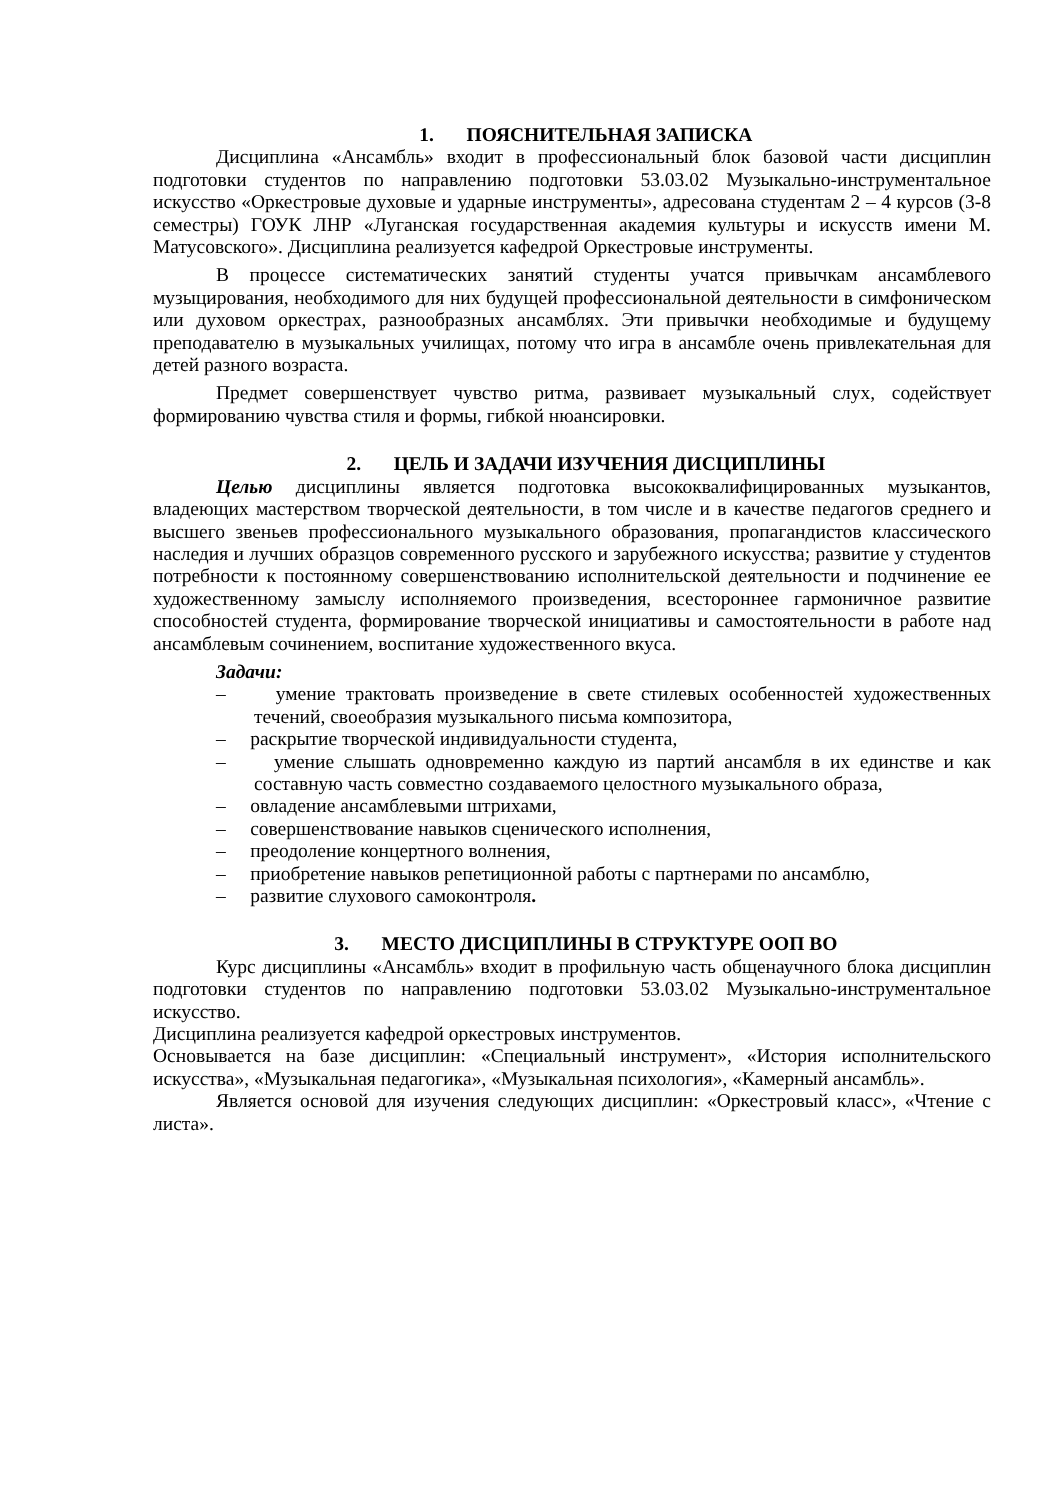1. ПОЯСНИТЕЛЬНАЯ ЗАПИСКА
Дисциплина «Ансамбль» входит в профессиональный блок базовой части дисциплин подготовки студентов по направлению подготовки 53.03.02 Музыкально-инструментальное искусство «Оркестровые духовые и ударные инструменты», адресована студентам 2 – 4 курсов (3-8 семестры) ГОУК ЛНР «Луганская государственная академия культуры и искусств имени М. Матусовского». Дисциплина реализуется кафедрой Оркестровые инструменты.
В процессе систематических занятий студенты учатся привычкам ансамблевого музыцирования, необходимого для них будущей профессиональной деятельности в симфоническом или духовом оркестрах, разнообразных ансамблях. Эти привычки необходимые и будущему преподавателю в музыкальных училищах, потому что игра в ансамбле очень привлекательная для детей разного возраста.
Предмет совершенствует чувство ритма, развивает музыкальный слух, содействует формированию чувства стиля и формы, гибкой нюансировки.
2. ЦЕЛЬ И ЗАДАЧИ ИЗУЧЕНИЯ ДИСЦИПЛИНЫ
Целью дисциплины является подготовка высококвалифицированных музыкантов, владеющих мастерством творческой деятельности, в том числе и в качестве педагогов среднего и высшего звеньев профессионального музыкального образования, пропагандистов классического наследия и лучших образцов современного русского и зарубежного искусства; развитие у студентов потребности к постоянному совершенствованию исполнительской деятельности и подчинение ее художественному замыслу исполняемого произведения, всестороннее гармоничное развитие способностей студента, формирование творческой инициативы и самостоятельности в работе над ансамблевым сочинением, воспитание художественного вкуса.
Задачи:
– умение трактовать произведение в свете стилевых особенностей художественных течений, своеобразия музыкального письма композитора,
– раскрытие творческой индивидуальности студента,
– умение слышать одновременно каждую из партий ансамбля в их единстве и как составную часть совместно создаваемого целостного музыкального образа,
– овладение ансамблевыми штрихами,
– совершенствование навыков сценического исполнения,
– преодоление концертного волнения,
– приобретение навыков репетиционной работы с партнерами по ансамблю,
– развитие слухового самоконтроля.
3. МЕСТО ДИСЦИПЛИНЫ В СТРУКТУРЕ ООП ВО
Курс дисциплины «Ансамбль» входит в профильную часть общенаучного блока дисциплин подготовки студентов по направлению подготовки 53.03.02 Музыкально-инструментальное искусство.
Дисциплина реализуется кафедрой оркестровых инструментов.
Основывается на базе дисциплин: «Специальный инструмент», «История исполнительского искусства», «Музыкальная педагогика», «Музыкальная психология», «Камерный ансамбль».
Является основой для изучения следующих дисциплин: «Оркестровый класс», «Чтение с листа».